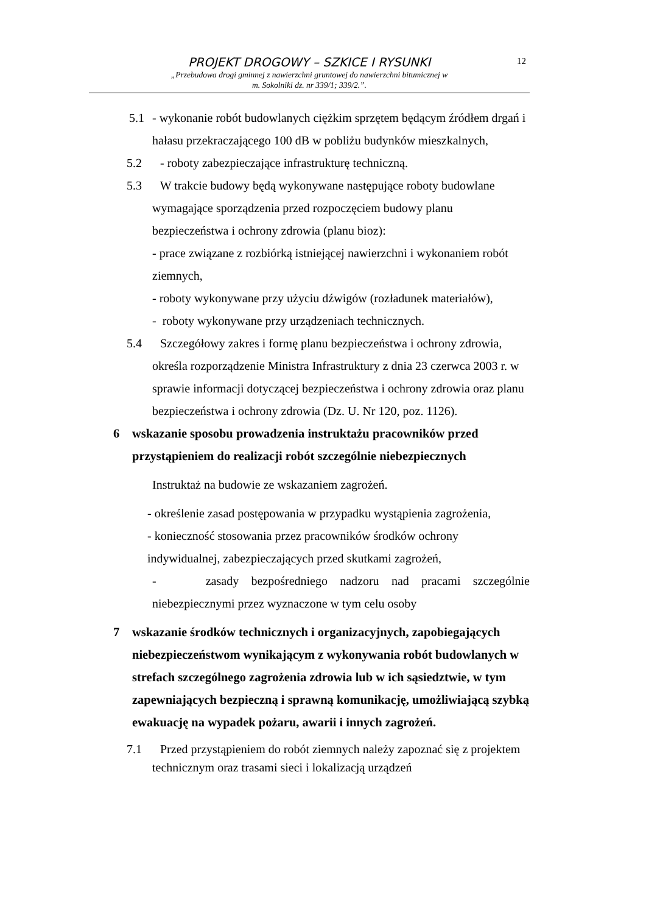12
PROJEKT DROGOWY – SZKICE I RYSUNKI
„Przebudowa drogi gminnej z nawierzchni gruntowej do nawierzchni bitumicznej w
m. Sokolniki dz. nr 339/1; 339/2.”.
5.1 - wykonanie robót budowlanych ciężkim sprzętem będącym źródłem drgań i hałasu przekraczającego 100 dB w pobliżu budynków mieszkalnych,
5.2 - roboty zabezpieczające infrastrukturę techniczną.
5.3 W trakcie budowy będą wykonywane następujące roboty budowlane wymagające sporządzenia przed rozpoczęciem budowy planu bezpieczeństwa i ochrony zdrowia (planu bioz):
- prace związane z rozbiórką istniejącej nawierzchni i wykonaniem robót ziemnych,
- roboty wykonywane przy użyciu dźwigów (rozładunek materiałów),
- roboty wykonywane przy urządzeniach technicznych.
5.4 Szczegółowy zakres i formę planu bezpieczeństwa i ochrony zdrowia, określa rozporządzenie Ministra Infrastruktury z dnia 23 czerwca 2003 r. w sprawie informacji dotyczącej bezpieczeństwa i ochrony zdrowia oraz planu bezpieczeństwa i ochrony zdrowia (Dz. U. Nr 120, poz. 1126).
6 wskazanie sposobu prowadzenia instruktażu pracowników przed przystąpieniem do realizacji robót szczególnie niebezpiecznych
Instruktaż na budowie ze wskazaniem zagrożeń.
- określenie zasad postępowania w przypadku wystąpienia zagrożenia,
- konieczność stosowania przez pracowników środków ochrony indywidualnej, zabezpieczających przed skutkami zagrożeń,
- zasady bezpośredniego nadzoru nad pracami szczególnie niebezpiecznymi przez wyznaczone w tym celu osoby
7 wskazanie środków technicznych i organizacyjnych, zapobiegających niebezpieczeństwom wynikającym z wykonywania robót budowlanych w strefach szczególnego zagrożenia zdrowia lub w ich sąsiedztwie, w tym zapewniających bezpieczną i sprawną komunikację, umożliwiającą szybką ewakuację na wypadek pożaru, awarii i innych zagrożeń.
7.1 Przed przystąpieniem do robót ziemnych należy zapoznać się z projektem technicznym oraz trasami sieci i lokalizacją urządzeń